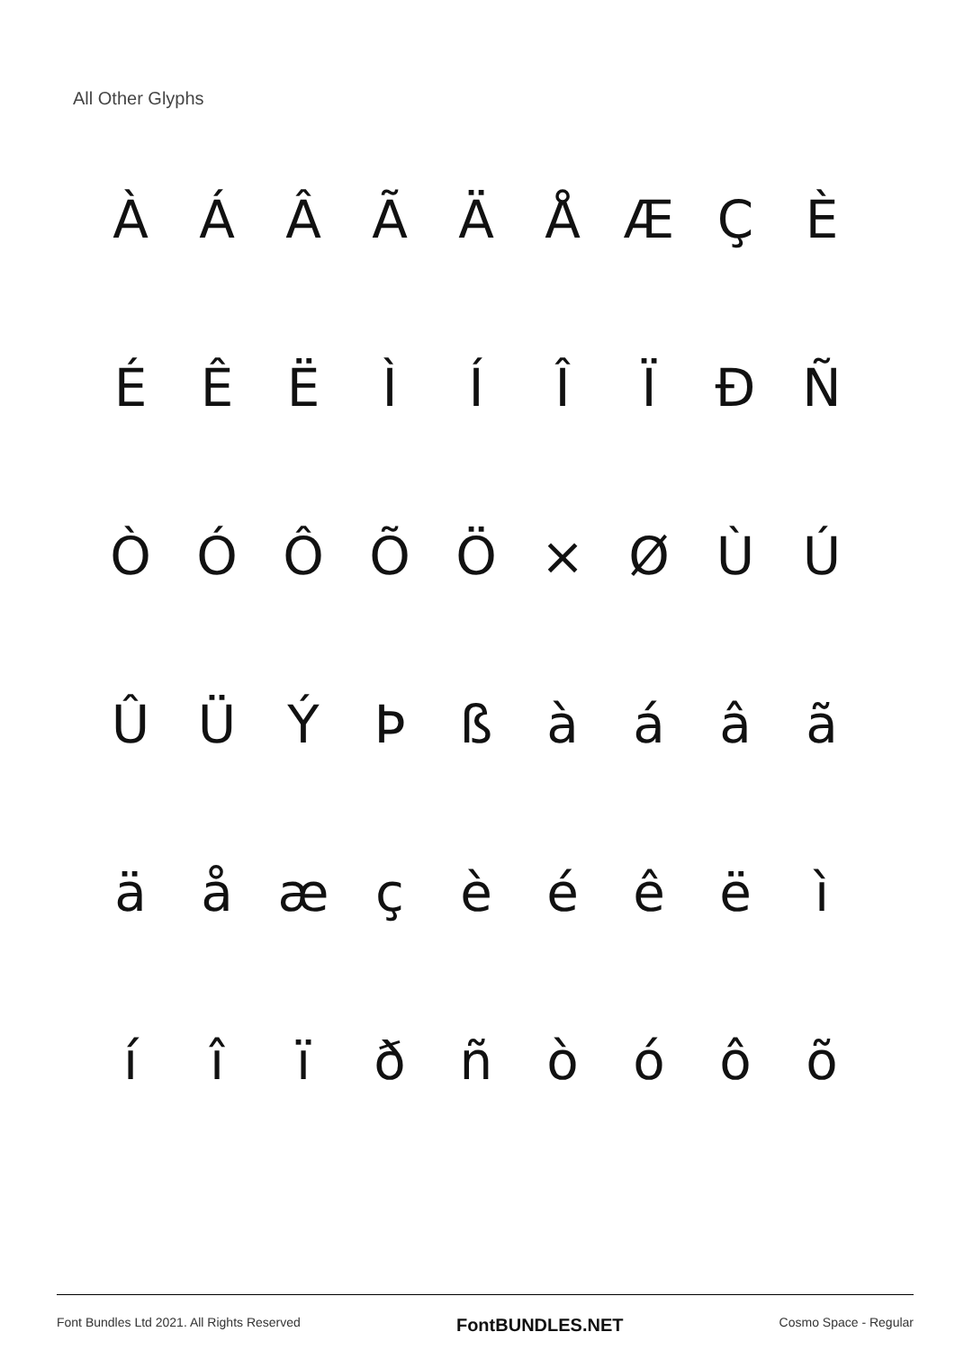All Other Glyphs
| À | Á | Â | Ã | Ä | Å | Æ | Ç | È |
| É | Ê | Ë | Ì | Í | Î | Ï | Ð | Ñ |
| Ò | Ó | Ô | Õ | Ö | × | Ø | Ù | Ú |
| Û | Ü | Ý | Þ | ß | à | á | â | ã |
| ä | å | æ | ç | è | é | ê | ë | ì |
| í | î | ï | ð | ñ | ò | ó | ô | õ |
Font Bundles Ltd 2021. All Rights Reserved FontBUNDLES.NET Cosmo Space - Regular